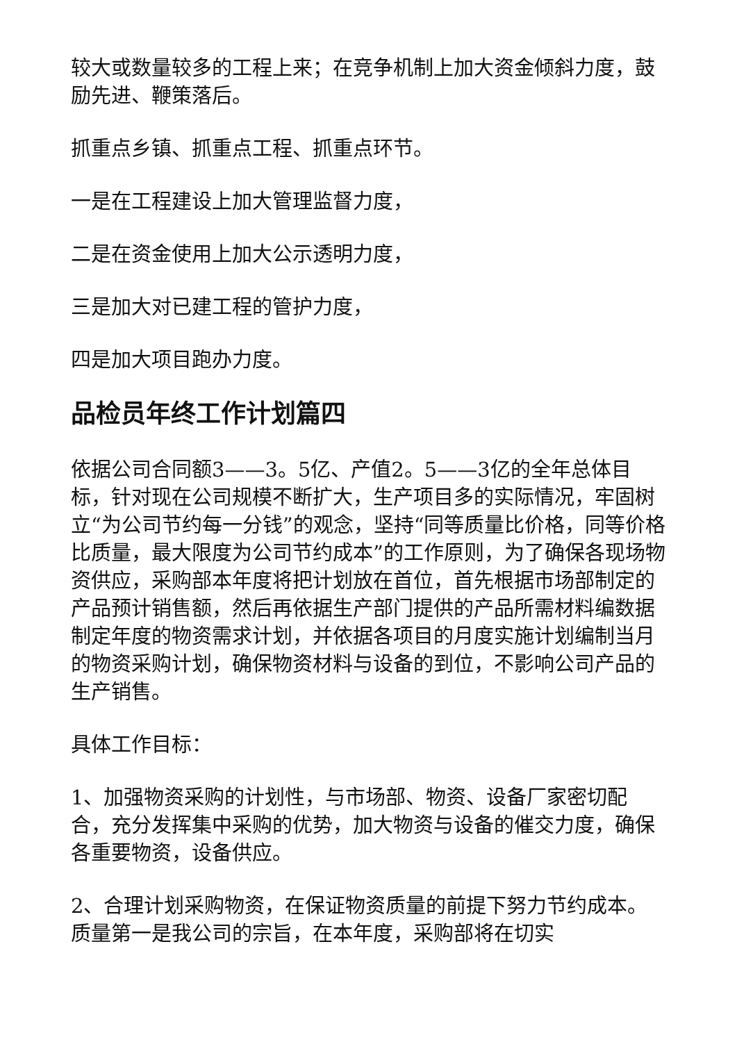较大或数量较多的工程上来；在竞争机制上加大资金倾斜力度，鼓励先进、鞭策落后。
抓重点乡镇、抓重点工程、抓重点环节。
一是在工程建设上加大管理监督力度，
二是在资金使用上加大公示透明力度，
三是加大对已建工程的管护力度，
四是加大项目跑办力度。
品检员年终工作计划篇四
依据公司合同额3——3。5亿、产值2。5——3亿的全年总体目标，针对现在公司规模不断扩大，生产项目多的实际情况，牢固树立“为公司节约每一分钱”的观念，坚持“同等质量比价格，同等价格比质量，最大限度为公司节约成本”的工作原则，为了确保各现场物资供应，采购部本年度将把计划放在首位，首先根据市场部制定的产品预计销售额，然后再依据生产部门提供的产品所需材料编数据制定年度的物资需求计划，并依据各项目的月度实施计划编制当月的物资采购计划，确保物资材料与设备的到位，不影响公司产品的生产销售。
具体工作目标：
1、加强物资采购的计划性，与市场部、物资、设备厂家密切配合，充分发挥集中采购的优势，加大物资与设备的催交力度，确保各重要物资，设备供应。
2、合理计划采购物资，在保证物资质量的前提下努力节约成本。质量第一是我公司的宗旨，在本年度，采购部将在切实